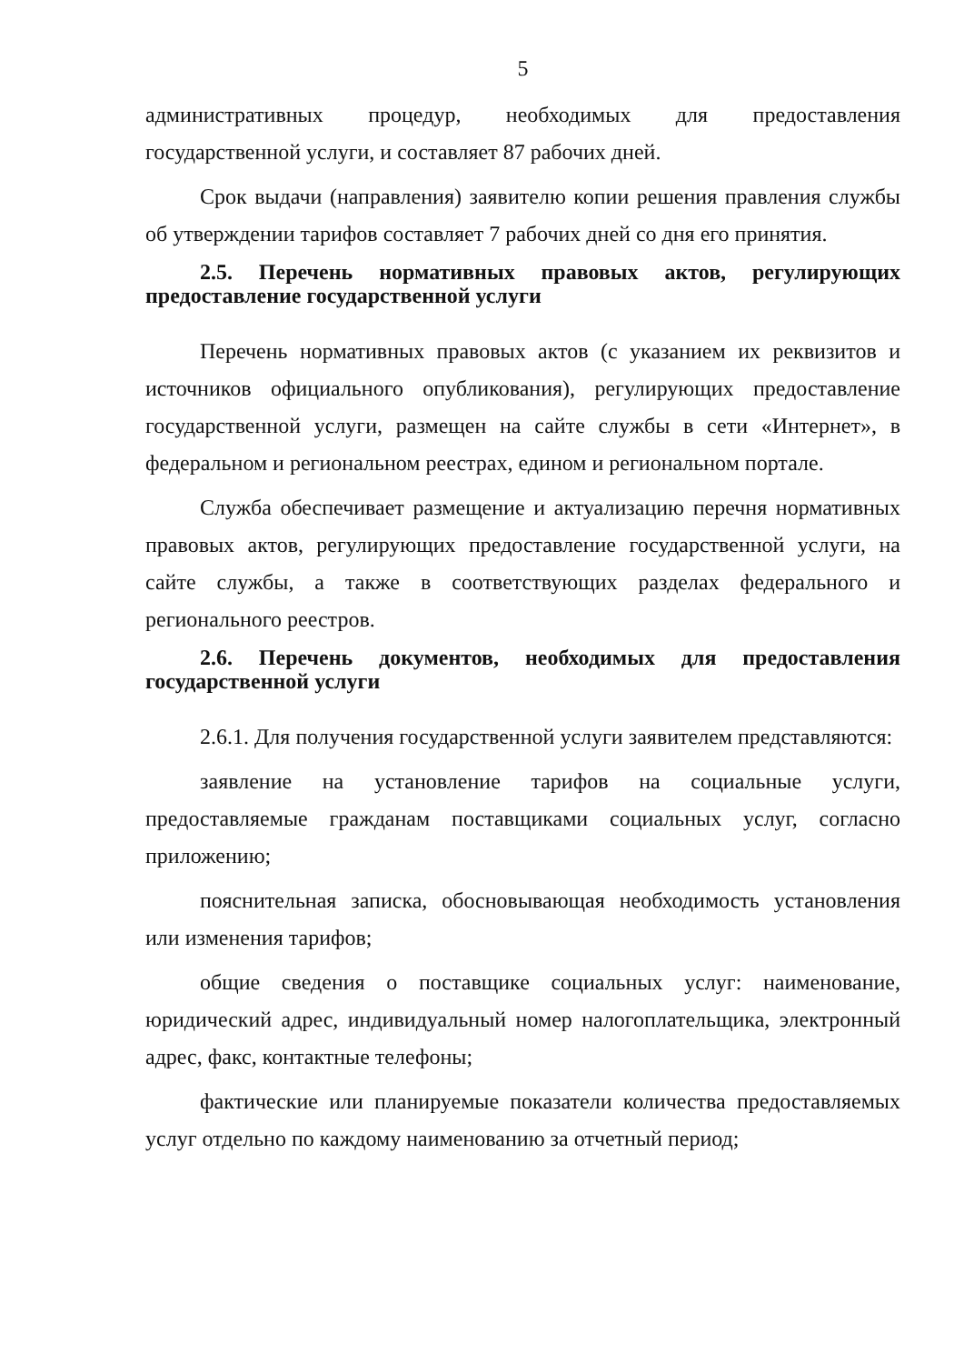5
административных процедур, необходимых для предоставления государственной услуги, и составляет 87 рабочих дней.
Срок выдачи (направления) заявителю копии решения правления службы об утверждении тарифов составляет 7 рабочих дней со дня его принятия.
2.5. Перечень нормативных правовых актов, регулирующих предоставление государственной услуги
Перечень нормативных правовых актов (с указанием их реквизитов и источников официального опубликования), регулирующих предоставление государственной услуги, размещен на сайте службы в сети «Интернет», в федеральном и региональном реестрах, едином и региональном портале.
Служба обеспечивает размещение и актуализацию перечня нормативных правовых актов, регулирующих предоставление государственной услуги, на сайте службы, а также в соответствующих разделах федерального и регионального реестров.
2.6. Перечень документов, необходимых для предоставления государственной услуги
2.6.1. Для получения государственной услуги заявителем представляются:
заявление на установление тарифов на социальные услуги, предоставляемые гражданам поставщиками социальных услуг, согласно приложению;
пояснительная записка, обосновывающая необходимость установления или изменения тарифов;
общие сведения о поставщике социальных услуг: наименование, юридический адрес, индивидуальный номер налогоплательщика, электронный адрес, факс, контактные телефоны;
фактические или планируемые показатели количества предоставляемых услуг отдельно по каждому наименованию за отчетный период;